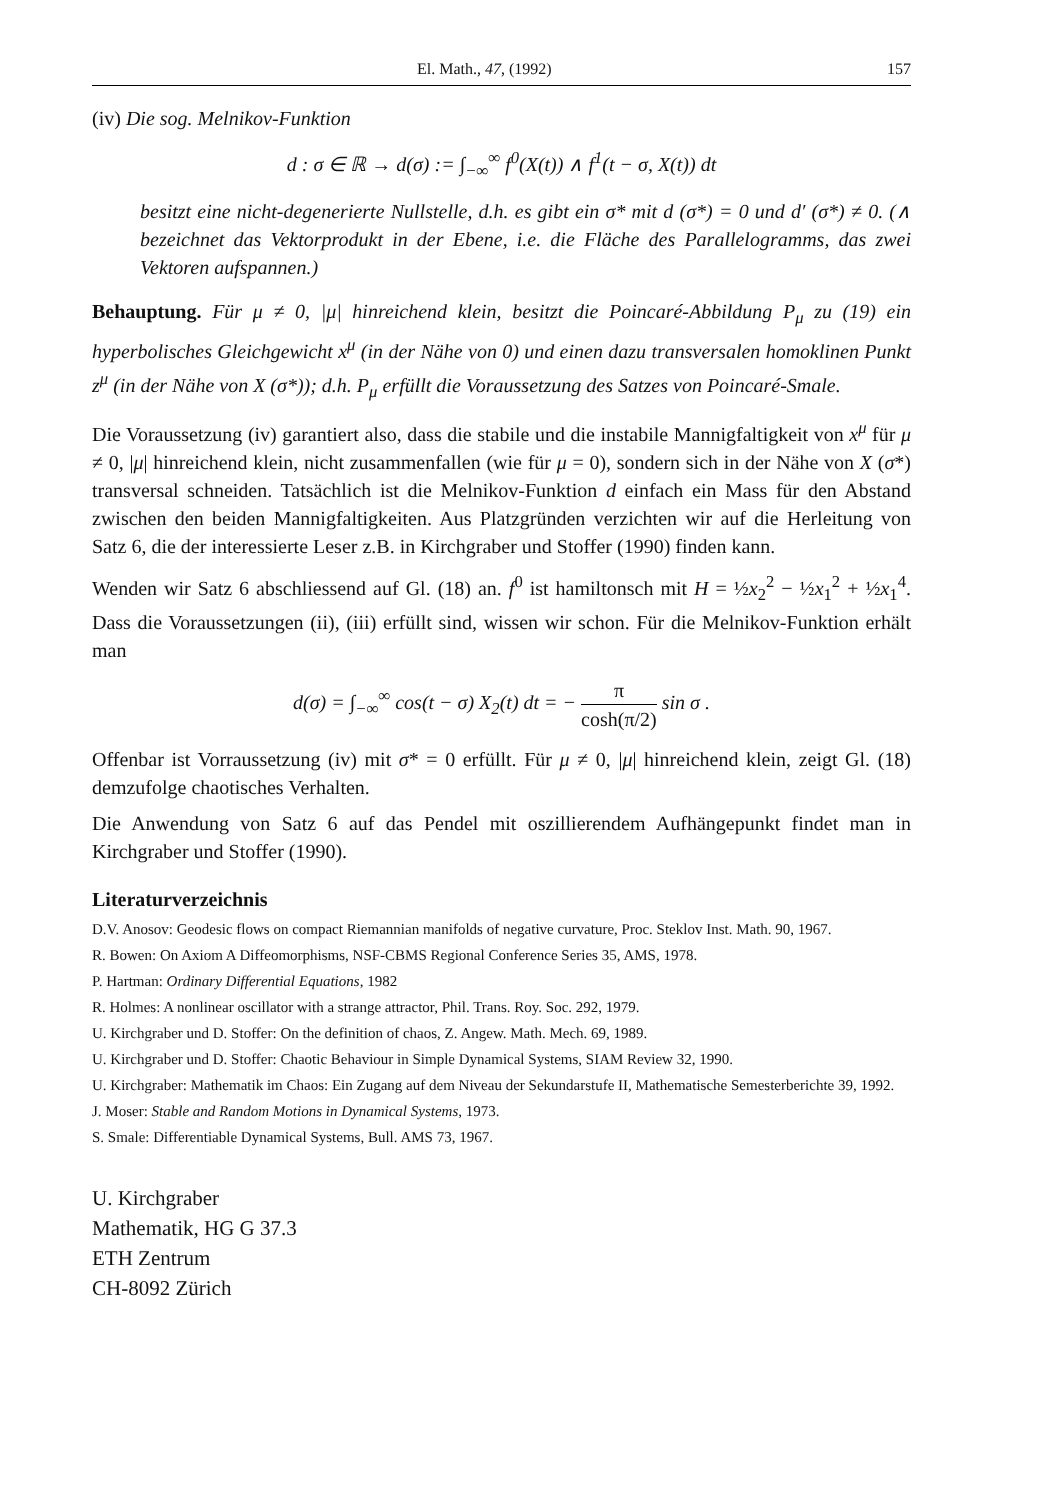El. Math., 47, (1992) 157
(iv) Die sog. Melnikov-Funktion
d : σ ∈ ℝ → d(σ) := ∫<sub>−∞</sub><sup>∞</sup> f<sup>0</sup>(X(t)) ∧ f<sup>1</sup>(t − σ, X(t)) dt
besitzt eine nicht-degenerierte Nullstelle, d.h. es gibt ein σ* mit d (σ*) = 0 und d′ (σ*) ≠ 0. (∧ bezeichnet das Vektorprodukt in der Ebene, i.e. die Fläche des Parallelogramms, das zwei Vektoren aufspannen.)
Behauptung. Für μ ≠ 0, |μ| hinreichend klein, besitzt die Poincaré-Abbildung P<sub>μ</sub> zu (19) ein hyperbolisches Gleichgewicht x<sup>μ</sup> (in der Nähe von 0) und einen dazu transversalen homoklinen Punkt z<sup>μ</sup> (in der Nähe von X (σ*)); d.h. P<sub>μ</sub> erfüllt die Voraussetzung des Satzes von Poincaré-Smale.
Die Voraussetzung (iv) garantiert also, dass die stabile und die instabile Mannigfaltigkeit von x<sup>μ</sup> für μ ≠ 0, |μ| hinreichend klein, nicht zusammenfallen (wie für μ = 0), sondern sich in der Nähe von X (σ*) transversal schneiden. Tatsächlich ist die Melnikov-Funktion d einfach ein Mass für den Abstand zwischen den beiden Mannigfaltigkeiten. Aus Platzgründen verzichten wir auf die Herleitung von Satz 6, die der interessierte Leser z.B. in Kirchgraber und Stoffer (1990) finden kann.
Wenden wir Satz 6 abschliessend auf Gl. (18) an. f<sup>0</sup> ist hamiltonsch mit H = ½x<sub>2</sub><sup>2</sup> − ½x<sub>1</sub><sup>2</sup> + ½x<sub>1</sub><sup>4</sup>. Dass die Voraussetzungen (ii), (iii) erfüllt sind, wissen wir schon. Für die Melnikov-Funktion erhält man
d(σ) = ∫<sub>−∞</sub><sup>∞</sup> cos(t − σ) X<sub>2</sub>(t) dt = − π cosh(π/2) sin σ .
Offenbar ist Vorraussetzung (iv) mit σ* = 0 erfüllt. Für μ ≠ 0, |μ| hinreichend klein, zeigt Gl. (18) demzufolge chaotisches Verhalten.
Die Anwendung von Satz 6 auf das Pendel mit oszillierendem Aufhängepunkt findet man in Kirchgraber und Stoffer (1990).
Literaturverzeichnis
D.V. Anosov: Geodesic flows on compact Riemannian manifolds of negative curvature, Proc. Steklov Inst. Math. 90, 1967.
R. Bowen: On Axiom A Diffeomorphisms, NSF-CBMS Regional Conference Series 35, AMS, 1978.
P. Hartman: Ordinary Differential Equations, 1982
R. Holmes: A nonlinear oscillator with a strange attractor, Phil. Trans. Roy. Soc. 292, 1979.
U. Kirchgraber und D. Stoffer: On the definition of chaos, Z. Angew. Math. Mech. 69, 1989.
U. Kirchgraber und D. Stoffer: Chaotic Behaviour in Simple Dynamical Systems, SIAM Review 32, 1990.
U. Kirchgraber: Mathematik im Chaos: Ein Zugang auf dem Niveau der Sekundarstufe II, Mathematische Semesterberichte 39, 1992.
J. Moser: Stable and Random Motions in Dynamical Systems, 1973.
S. Smale: Differentiable Dynamical Systems, Bull. AMS 73, 1967.
U. Kirchgraber
Mathematik, HG G 37.3
ETH Zentrum
CH-8092 Zürich